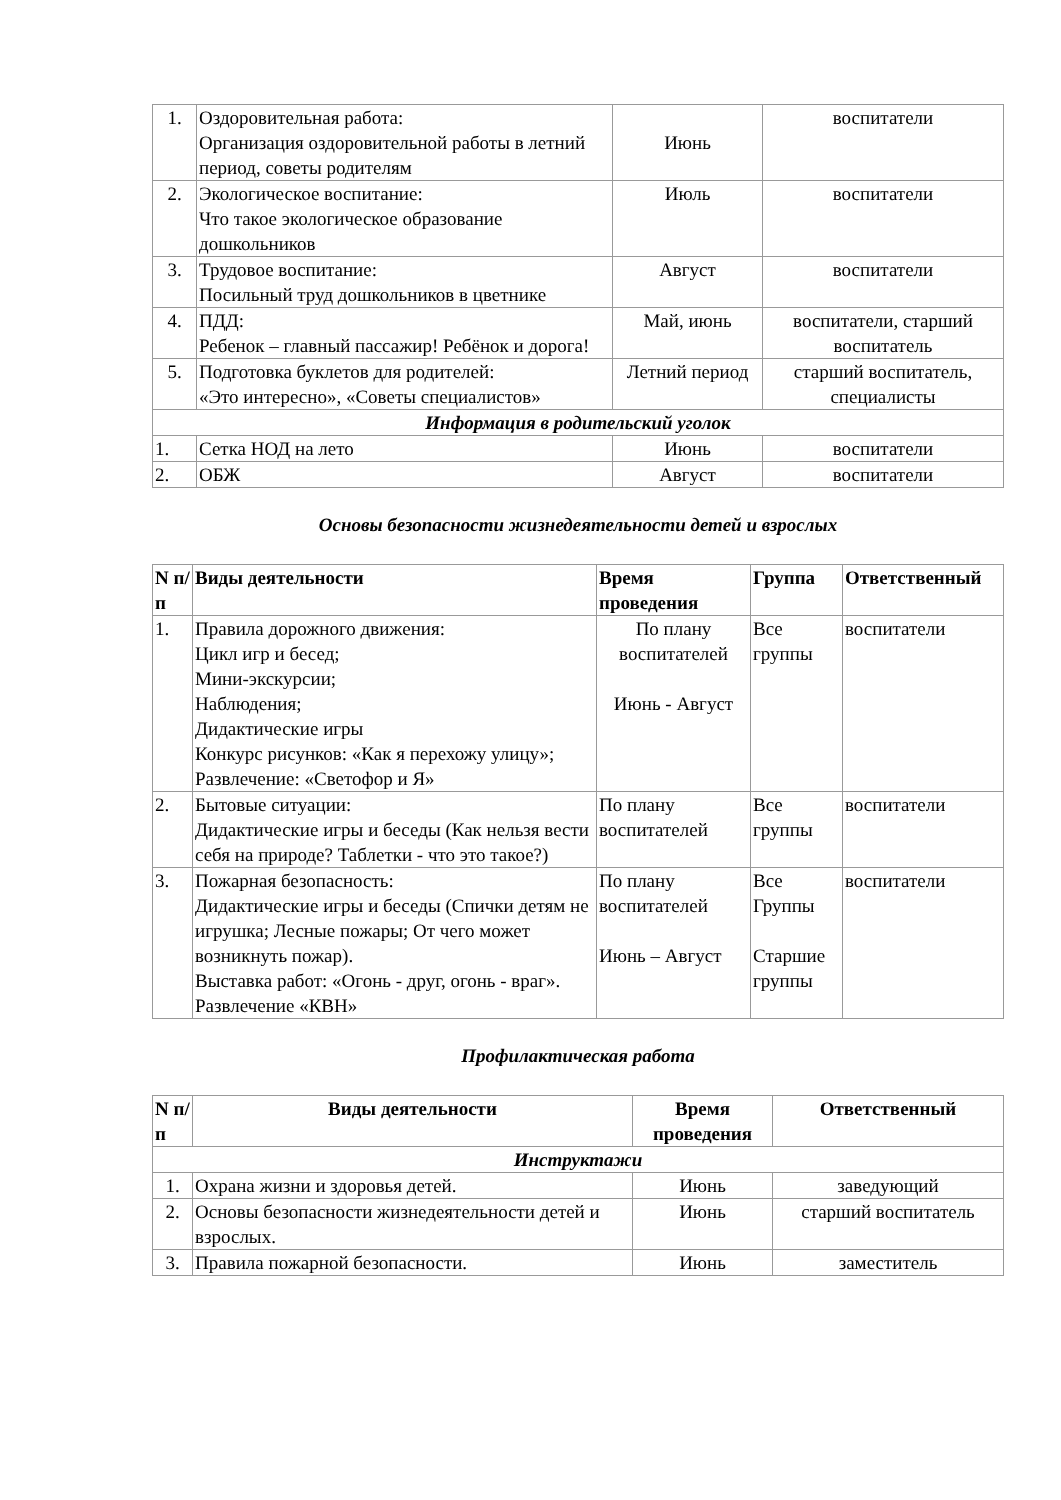| 1. | Оздоровительная работа: Организация оздоровительной работы в летний период, советы родителям | Июнь | воспитатели |
| 2. | Экологическое воспитание: Что такое экологическое образование дошкольников | Июль | воспитатели |
| 3. | Трудовое воспитание: Посильный труд дошкольников в цветнике | Август | воспитатели |
| 4. | ПДД: Ребенок – главный пассажир! Ребёнок и дорога! | Май, июнь | воспитатели, старший воспитатель |
| 5. | Подготовка буклетов для родителей: «Это интересно», «Советы специалистов» | Летний период | старший воспитатель, специалисты |
| Информация в родительский уголок | | | |
| 1. | Сетка НОД на лето | Июнь | воспитатели |
| 2. | ОБЖ | Август | воспитатели |
Основы безопасности жизнедеятельности детей и взрослых
| N п/п | Виды деятельности | Время проведения | Группа | Ответственный |
| --- | --- | --- | --- | --- |
| 1. | Правила дорожного движения: Цикл игр и бесед; Мини-экскурсии; Наблюдения; Дидактические игры Конкурс рисунков: «Как я перехожу улицу»; Развлечение: «Светофор и Я» | По плану воспитателей Июнь - Август | Все группы | воспитатели |
| 2. | Бытовые ситуации: Дидактические игры и беседы (Как нельзя вести себя на природе? Таблетки - что это такое?) | По плану воспитателей | Все группы | воспитатели |
| 3. | Пожарная безопасность: Дидактические игры и беседы (Спички детям не игрушка; Лесные пожары; От чего может возникнуть пожар). Выставка работ: «Огонь - друг, огонь - враг». Развлечение «КВН» | По плану воспитателей Июнь – Август | Все Группы Старшие группы | воспитатели |
Профилактическая работа
| N п/п | Виды деятельности | Время проведения | Ответственный |
| --- | --- | --- | --- |
| Инструктажи | | | |
| 1. | Охрана жизни и здоровья детей. | Июнь | заведующий |
| 2. | Основы безопасности жизнедеятельности детей и взрослых. | Июнь | старший воспитатель |
| 3. | Правила пожарной безопасности. | Июнь | заместитель |